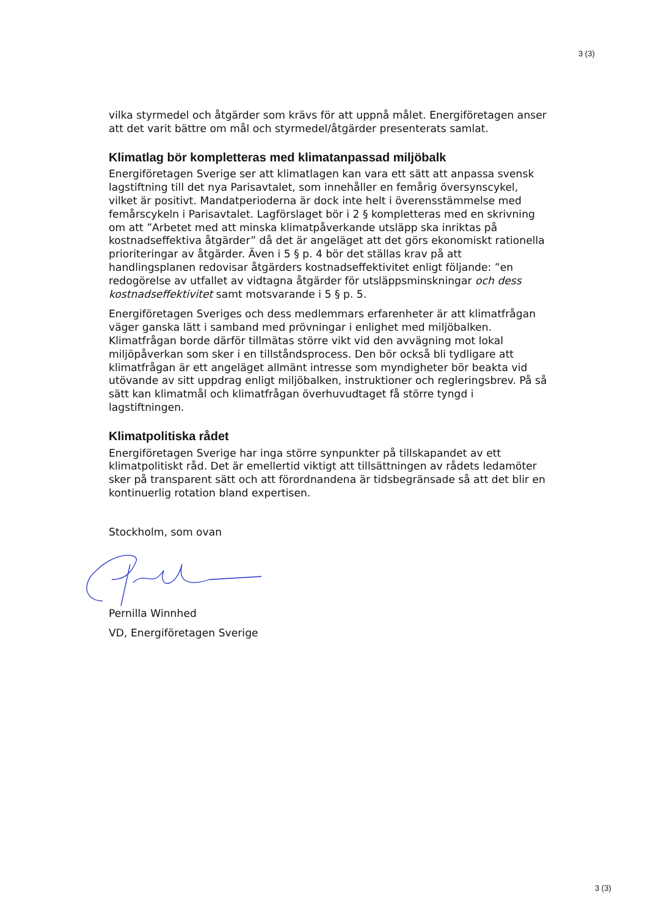3 (3)
vilka styrmedel och åtgärder som krävs för att uppnå målet. Energiföretagen anser att det varit bättre om mål och styrmedel/åtgärder presenterats samlat.
Klimatlag bör kompletteras med klimatanpassad miljöbalk
Energiföretagen Sverige ser att klimatlagen kan vara ett sätt att anpassa svensk lagstiftning till det nya Parisavtalet, som innehåller en femårig översynscykel, vilket är positivt. Mandatperioderna är dock inte helt i överensstämmelse med femårscykeln i Parisavtalet. Lagförslaget bör i 2 § kompletteras med en skrivning om att ”Arbetet med att minska klimatpåverkande utsläpp ska inriktas på kostnadseffektiva åtgärder” då det är angeläget att det görs ekonomiskt rationella prioriteringar av åtgärder. Även i 5 § p. 4 bör det ställas krav på att handlingsplanen redovisar åtgärders kostnadseffektivitet enligt följande: ”en redogörelse av utfallet av vidtagna åtgärder för utsläppsminskningar och dess kostnadseffektivitet samt motsvarande i 5 § p. 5.
Energiföretagen Sveriges och dess medlemmars erfarenheter är att klimatfrågan väger ganska lätt i samband med prövningar i enlighet med miljöbalken. Klimatfrågan borde därför tillmätas större vikt vid den avvägning mot lokal miljöpåverkan som sker i en tillståndsprocess. Den bör också bli tydligare att klimatfrågan är ett angeläget allmänt intresse som myndigheter bör beakta vid utövande av sitt uppdrag enligt miljöbalken, instruktioner och regleringsbrev. På så sätt kan klimatmål och klimatfrågan överhuvudtaget få större tyngd i lagstiftningen.
Klimatpolitiska rådet
Energiföretagen Sverige har inga större synpunkter på tillskapandet av ett klimatpolitiskt råd. Det är emellertid viktigt att tillsättningen av rådets ledamöter sker på transparent sätt och att förordnandena är tidsbegränsade så att det blir en kontinuerlig rotation bland expertisen.
Stockholm, som ovan
Pernilla Winnhed
VD, Energiföretagen Sverige
3 (3)